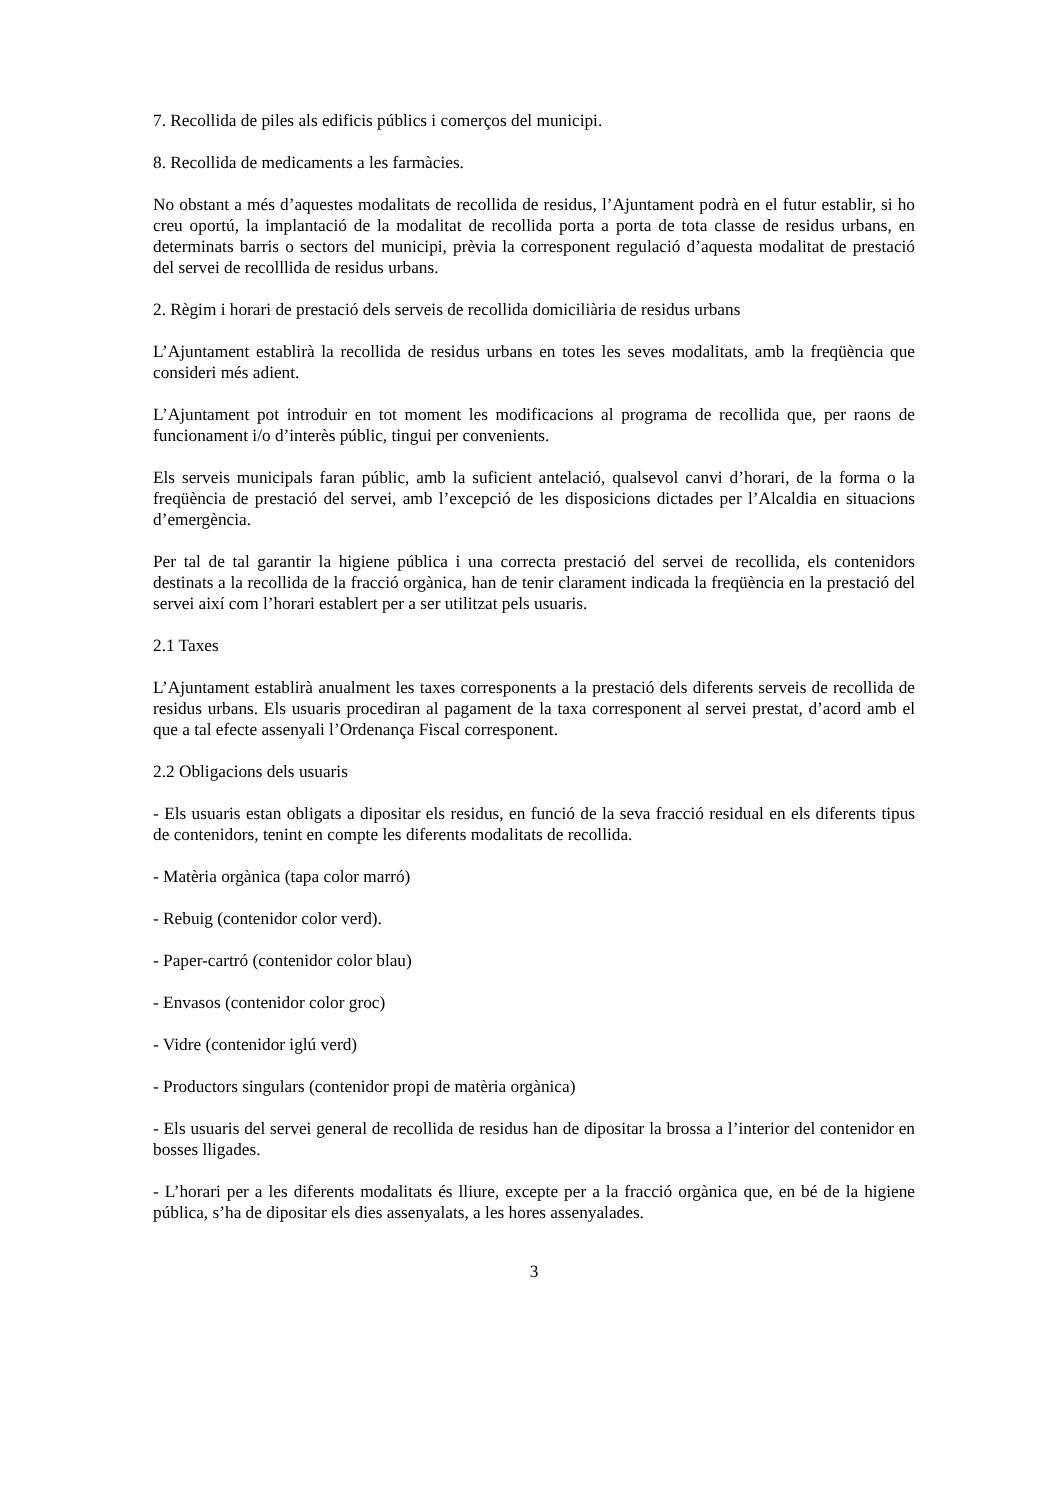7. Recollida de piles als edificis públics i comerços del municipi.
8. Recollida de medicaments a les farmàcies.
No obstant a més d’aquestes modalitats de recollida de residus, l’Ajuntament podrà en el futur establir, si ho creu oportú, la implantació de la modalitat de recollida porta a porta de tota classe de residus urbans, en determinats barris o sectors del municipi, prèvia la corresponent regulació d’aquesta modalitat de prestació del servei de recolllida de residus urbans.
2. Règim i horari de prestació dels serveis de recollida domiciliària de residus urbans
L’Ajuntament establirà la recollida de residus urbans en totes les seves modalitats, amb la freqüència que consideri més adient.
L’Ajuntament pot introduir en tot moment les modificacions al programa de recollida que, per raons de funcionament i/o d’interès públic, tingui per convenients.
Els serveis municipals faran públic, amb la suficient antelació, qualsevol canvi d’horari, de la forma o la freqüència de prestació del servei, amb l’excepció de les disposicions dictades per l’Alcaldia en situacions d’emergència.
Per tal de tal garantir la higiene pública i una correcta prestació del servei de recollida, els contenidors destinats a la recollida de la fracció orgànica, han de tenir clarament indicada la freqüència en la prestació del servei així com l’horari establert per a ser utilitzat pels usuaris.
2.1 Taxes
L’Ajuntament establirà anualment les taxes corresponents a la prestació dels diferents serveis de recollida de residus urbans. Els usuaris procediran al pagament de la taxa corresponent al servei prestat, d’acord amb el que a tal efecte assenyali l’Ordenança Fiscal corresponent.
2.2 Obligacions dels usuaris
- Els usuaris estan obligats a dipositar els residus, en funció de la seva fracció residual en els diferents tipus de contenidors, tenint en compte les diferents modalitats de recollida.
- Matèria orgànica (tapa color marró)
- Rebuig (contenidor color verd).
- Paper-cartró (contenidor color blau)
- Envasos (contenidor color groc)
- Vidre (contenidor iglú verd)
- Productors singulars (contenidor propi de matèria orgànica)
- Els usuaris del servei general de recollida de residus han de dipositar la brossa a l’interior del contenidor en bosses lligades.
- L’horari per a les diferents modalitats és lliure, excepte per a la fracció orgànica que, en bé de la higiene pública, s’ha de dipositar els dies assenyalats, a les hores assenyalades.
3